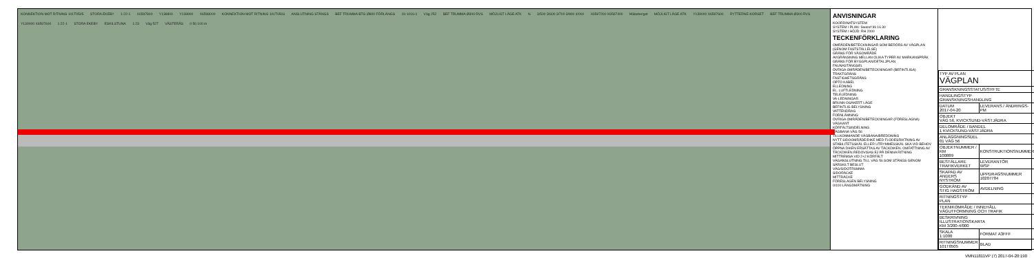KONNEKTION MOT RITNING 101T0505 STORA EKEBY 1:22-1 X6597800 Y138800 Y138900 X6598000 KONNEKTION MOT RITNING 101T0506 ANSLUTNING STÄNGS BEF TRUMMA BTG Ø800 FÖRLÄNGS 19-1016-1 Väg 252 BEF TRUMMA Ø300 RVS MÖJLIGT LÄGE ATK N 3/500 3/600 3/700 3/800 4/000 X6597200 X6597400 Mälarberget MÖJLIGT LÄGE ATK Y139000 X6597600 RYTTERNE-KORSET BEF TRUMMA Ø300 RVS Y139000 X6597600 1:22-1 STORA EKEBY ESKILSTUNA 1:23 Väg 527 VÄSTERÅS 0 50 100 m
ANVISNINGAR
KOORDINATSYSTEM
SYSTEM I PLAN: Sweref 99 16 30
SYSTEM I HÖJD: RH 2000
TECKENFÖRKLARING
OMRÅDEN/BETECKNINGAR SOM BERÖRS AV VÄGPLAN (GENOM FASTSTÄLLELSE)
GRÄNS FÖR VÄGOMRÅDE
AVGRÄNSNING MELLAN OLIKA TYPER AV MARKANSPRÅK
GRÄNS FÖR BYGGPLAN/DETALJPLAN
FAUNASTÄNGSEL
ÖVRIGA OMRÅDEN/BETECKNINGAR (BEFINTLIGA)
TRAKTGRÄNS
FASTIGHETSGRÄNS
OPTO KABEL
ELLEDNING
EL. LUFTLEDNING
TELELEDNING
VA-LEDNINGAR
BRUNN OSÄKERT LÄGE
BEFINTLIG BELYSNING
VATTENDRAG
FORNLÄMNING
ÖVRIGA OMRÅDEN/BETECKNINGAR (FÖRESLAGNA)
VÄGKANT
KÖRFÄLTSINDELNING
VÄGBANA VÄG 56
TILLKOMMANDE VÄGBANA/BREDDNING
NYTT SIDOOMRÅDE/DIKE MED FLODESRIKTNING AV STABILITETSSKÄL ELLER UTRYMMESSKÄL SKA VID BEHOV ÖPPNA DIKEN ERSÄTTAS AV TÄCKDIKEN. OMFATTNING AV TÄCKDIKEN REDOVISAS EJ PÅ DENNA RITNING
MITTREMSA VID 2+2 KÖRFÄLT
VÄGANSLUTNING TILL VÄG 56 SOM STÄNGS GENOM SÄRSKILT BESLUT
VÄG/SIDOTRUMMA
SIDORÄCKE
MITTRÄCKE
FÖRESLAGEN BELYSNING
0/100 LÄNGDMÄTNING
| TYP AV PLAN VÄGPLAN | |
| GRANSKNINGSSTATUS/SYFTE | |
| HANDLINGSTYP GRANSKNINGSHANDLING | |
| DATUM 2017-04-20 | LEVERANS / ÄNDRINGS-PM |
| OBJEKT VÄG 56, KVICKSUND-VÄSTJÄDRA | |
| DELOMRÅDE / BANDEL 1 KVICKSUND-VÄSTJÄDRA | |
| ANLÄGGNINGSDEL 01 VÄG 56 | |
| OBJEKTNUMMER / KM 100889 | KONSTRUKTIONSNUMMER |
| BESTÄLLARE TRAFIKVERKET | LEVERANTÖR WSP |
| SKAPAD AV ANDERS NYSTRÖM | UPPDRAGSNUMMER 10207784 |
| GODKÄND AV STIG HAGSTRÖM | AVDELNING |
| RITNINGSTYP PLAN | |
| TEKNIKOMRÅDE / INNEHÅLL VÄGUTFORMNING OCH TRAFIK | |
| BESKRIVNING ILLUSTRATIONSKARTA KM 3/200-4/000 | |
| SKALA 1:1000 | FORMAT A3FFF |
| RITNINGSNUMMER 101T0505 | BLAD |
VMN11811VP (7) 2017-04-20:190